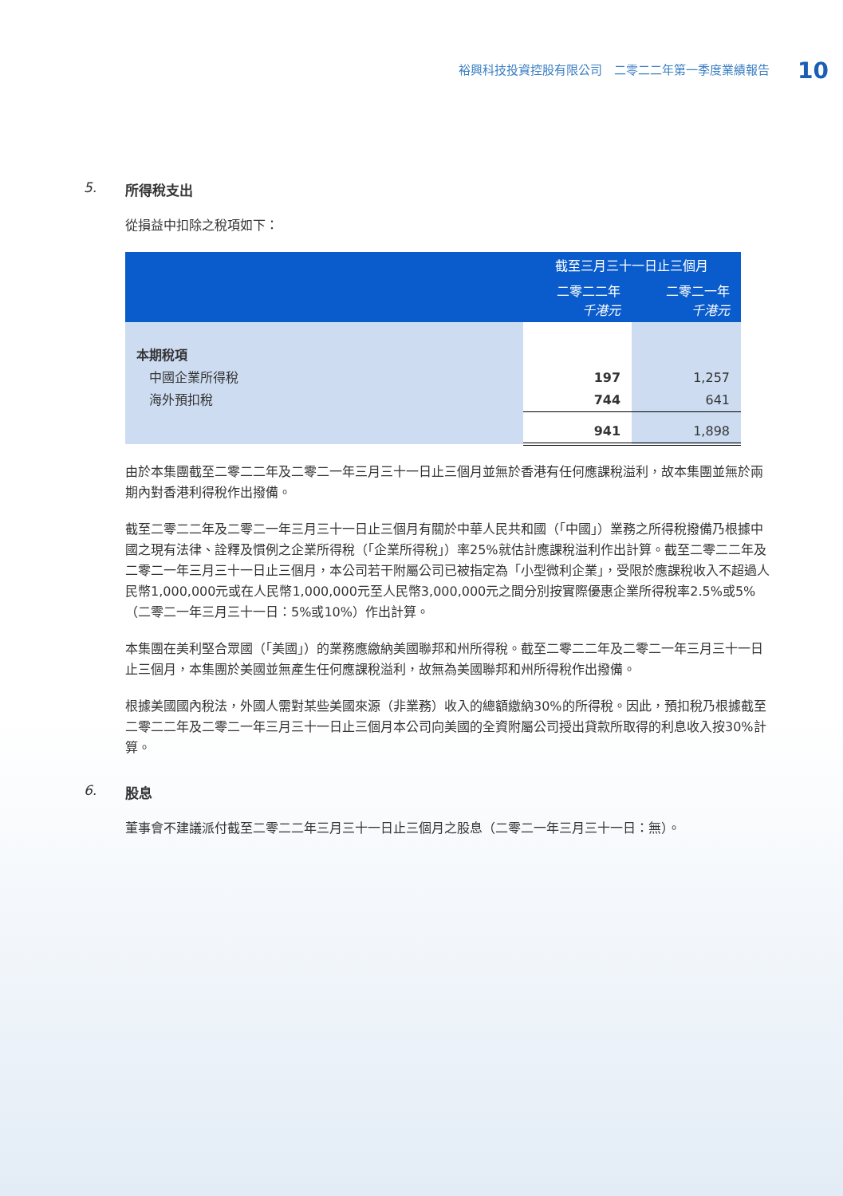裕興科技投資控股有限公司　二零二二年第一季度業績報告 10
5. 所得稅支出
從損益中扣除之稅項如下：
| | 截至三月三十一日止三個月 | |
| --- | --- | --- |
| | 二零二二年 千港元 | 二零二一年 千港元 |
| 本期稅項 | | |
| 中國企業所得稅 | 197 | 1,257 |
| 海外預扣稅 | 744 | 641 |
| | 941 | 1,898 |
由於本集團截至二零二二年及二零二一年三月三十一日止三個月並無於香港有任何應課稅溢利，故本集團並無於兩期內對香港利得稅作出撥備。
截至二零二二年及二零二一年三月三十一日止三個月有關於中華人民共和國（「中國」）業務之所得稅撥備乃根據中國之現有法律、詮釋及慣例之企業所得稅（「企業所得稅」）率25%就估計應課稅溢利作出計算。截至二零二二年及二零二一年三月三十一日止三個月，本公司若干附屬公司已被指定為「小型微利企業」，受限於應課稅收入不超過人民幣1,000,000元或在人民幣1,000,000元至人民幣3,000,000元之間分別按實際優惠企業所得稅率2.5%或5%（二零二一年三月三十一日：5%或10%）作出計算。
本集團在美利堅合眾國（「美國」）的業務應繳納美國聯邦和州所得稅。截至二零二二年及二零二一年三月三十一日止三個月，本集團於美國並無產生任何應課稅溢利，故無為美國聯邦和州所得稅作出撥備。
根據美國國內稅法，外國人需對某些美國來源（非業務）收入的總額繳納30%的所得稅。因此，預扣稅乃根據截至二零二二年及二零二一年三月三十一日止三個月本公司向美國的全資附屬公司授出貸款所取得的利息收入按30%計算。
6. 股息
董事會不建議派付截至二零二二年三月三十一日止三個月之股息（二零二一年三月三十一日：無）。